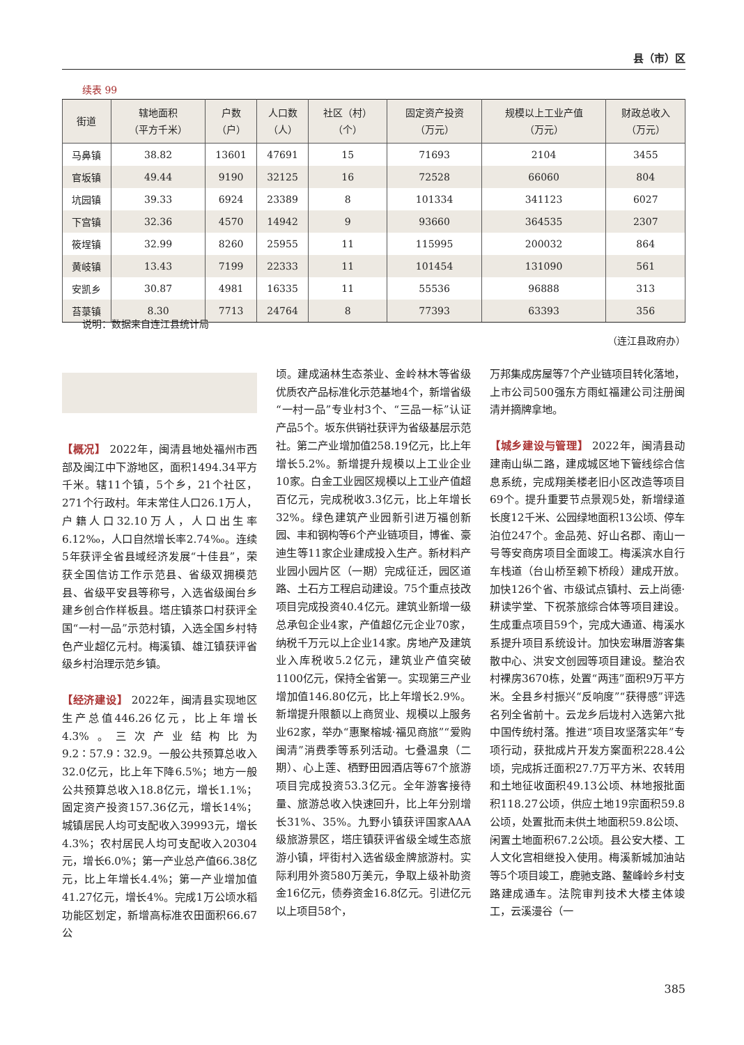县（市）区
续表 99
| 街道 | 辖地面积 （平方千米） | 户数 （户） | 人口数 （人） | 社区（村） （个） | 固定资产投资 （万元） | 规模以上工业产值 （万元） | 财政总收入 （万元） |
| --- | --- | --- | --- | --- | --- | --- | --- |
| 马鼻镇 | 38.82 | 13601 | 47691 | 15 | 71693 | 2104 | 3455 |
| 官坂镇 | 49.44 | 9190 | 32125 | 16 | 72528 | 66060 | 804 |
| 坑园镇 | 39.33 | 6924 | 23389 | 8 | 101334 | 341123 | 6027 |
| 下宫镇 | 32.36 | 4570 | 14942 | 9 | 93660 | 364535 | 2307 |
| 筱埕镇 | 32.99 | 8260 | 25955 | 11 | 115995 | 200032 | 864 |
| 黄岐镇 | 13.43 | 7199 | 22333 | 11 | 101454 | 131090 | 561 |
| 安凯乡 | 30.87 | 4981 | 16335 | 11 | 55536 | 96888 | 313 |
| 苔菉镇 | 8.30 | 7713 | 24764 | 8 | 77393 | 63393 | 356 |
说明：数据来自连江县统计局
（连江县政府办）
【概况】 2022年，闽清县地处福州市西部及闽江中下游地区，面积1494.34平方千米。辖11个镇，5个乡，21个社区，271个行政村。年末常住人口26.1万人，户籍人口32.10万人，人口出生率6.12‰，人口自然增长率2.74‰。连续5年获评全省县域经济发展“十佳县”，荣获全国信访工作示范县、省级双拥模范县、省级平安县等称号，入选省级闽台乡建乡创合作样板县。塔庄镇茶口村获评全国“一村一品”示范村镇，入选全国乡村特色产业超亿元村。梅溪镇、雄江镇获评省级乡村治理示范乡镇。
【经济建设】 2022年，闽清县实现地区生产总值446.26亿元，比上年增长4.3%。三次产业结构比为9.2∶57.9∶32.9。一般公共预算总收入32.0亿元，比上年下降6.5%；地方一般公共预算总收入18.8亿元，增长1.1%；固定资产投资157.36亿元，增长14%；城镇居民人均可支配收入39993元，增长4.3%；农村居民人均可支配收入20304元，增长6.0%；第一产业总产值66.38亿元，比上年增长4.4%；第一产业增加值41.27亿元，增长4%。完成1万公顷水稻功能区划定，新增高标准农田面积66.67公
顷。建成涵林生态茶业、金岭林木等省级优质农产品标准化示范基地4个，新增省级“一村一品”专业村3个、“三品一标”认证产品5个。坂东供销社获评为省级基层示范社。第二产业增加值258.19亿元，比上年增长5.2%。新增提升规模以上工业企业10家。白金工业园区规模以上工业产值超百亿元，完成税收3.3亿元，比上年增长32%。绿色建筑产业园新引进万福创新园、丰和钢构等6个产业链项目，博雀、豪迪生等11家企业建成投入生产。新材料产业园小园片区（一期）完成征迁，园区道路、土石方工程启动建设。75个重点技改项目完成投资40.4亿元。建筑业新增一级总承包企业4家，产值超亿元企业70家，纳税千万元以上企业14家。房地产及建筑业入库税收5.2亿元，建筑业产值突破1100亿元，保持全省第一。实现第三产业增加值146.80亿元，比上年增长2.9%。新增提升限额以上商贸业、规模以上服务业62家，举办“惠聚榕城·福见商旅”“爱购闽清”消费季等系列活动。七叠温泉（二期）、心上莲、栖野田园酒店等67个旅游项目完成投资53.3亿元。全年游客接待量、旅游总收入快速回升，比上年分别增长31%、35%。九野小镇获评国家AAA级旅游景区，塔庄镇获评省级全域生态旅游小镇，坪街村入选省级金牌旅游村。实际利用外资580万美元，争取上级补助资金16亿元，债券资金16.8亿元。引进亿元以上项目58个，
万邦集成房屋等7个产业链项目转化落地，上市公司500强东方雨虹福建公司注册闽清并摘牌拿地。
【城乡建设与管理】 2022年，闽清县动建南山纵二路，建成城区地下管线综合信息系统，完成翔美楼老旧小区改造等项目69个。提升重要节点景观5处，新增绿道长度12千米、公园绿地面积13公顷、停车泊位247个。金品苑、好山名郡、南山一号等安商房项目全面竣工。梅溪滨水自行车栈道（台山桥至赖下桥段）建成开放。加快126个省、市级试点镇村、云上尚德·耕读学堂、下祝茶旅综合体等项目建设。生成重点项目59个，完成大通道、梅溪水系提升项目系统设计。加快宏琳厝游客集散中心、洪安文创园等项目建设。整治农村裸房3670栋，处置“两违”面积9万平方米。全县乡村振兴“反响度”“获得感”评选名列全省前十。云龙乡后垅村入选第六批中国传统村落。推进“项目攻坚落实年”专项行动，获批成片开发方案面积228.4公顷，完成拆迁面积27.7万平方米、农转用和土地征收面积49.13公顷、林地报批面积118.27公顷，供应土地19宗面积59.8公顷，处置批而未供土地面积59.8公顷、闲置土地面积67.2公顷。县公安大楼、工人文化宫相继投入使用。梅溪新城加油站等5个项目竣工，鹿驰支路、鳌峰岭乡村支路建成通车。法院审判技术大楼主体竣工，云溪漫谷（一
385